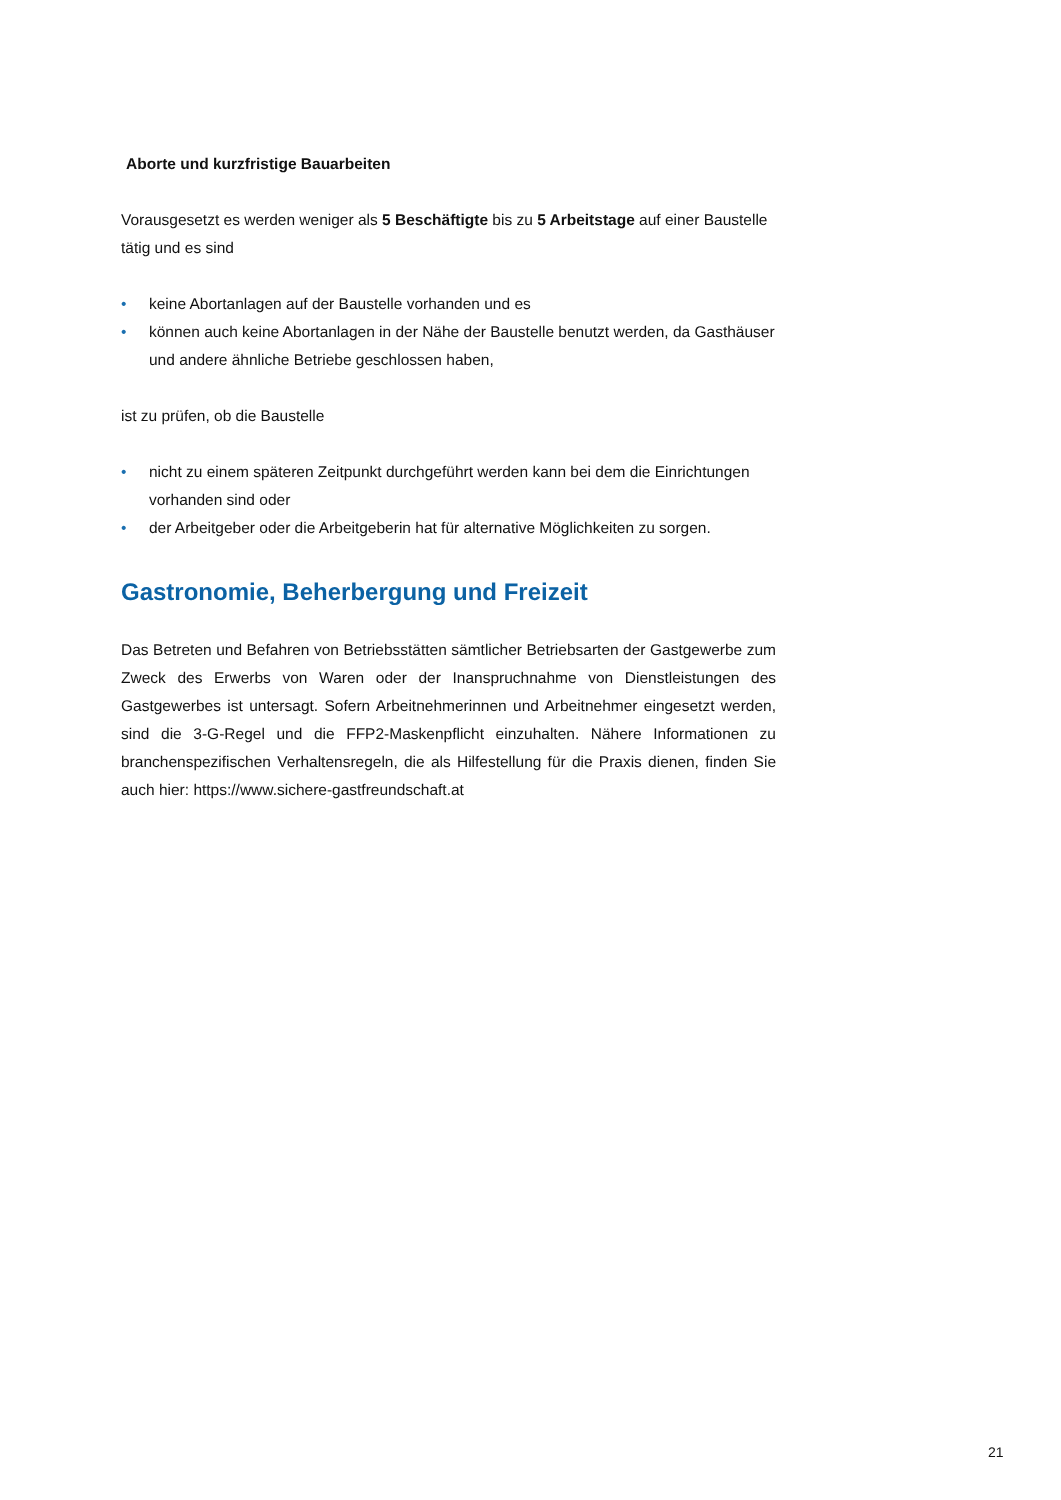Aborte und kurzfristige Bauarbeiten
Vorausgesetzt es werden weniger als 5 Beschäftigte bis zu 5 Arbeitstage auf einer Baustelle tätig und es sind
• keine Abortanlagen auf der Baustelle vorhanden und es
• können auch keine Abortanlagen in der Nähe der Baustelle benutzt werden, da Gasthäuser und andere ähnliche Betriebe geschlossen haben,
ist zu prüfen, ob die Baustelle
• nicht zu einem späteren Zeitpunkt durchgeführt werden kann bei dem die Einrichtungen vorhanden sind oder
• der Arbeitgeber oder die Arbeitgeberin hat für alternative Möglichkeiten zu sorgen.
Gastronomie, Beherbergung und Freizeit
Das Betreten und Befahren von Betriebsstätten sämtlicher Betriebsarten der Gastgewerbe zum Zweck des Erwerbs von Waren oder der Inanspruchnahme von Dienstleistungen des Gastgewerbes ist untersagt. Sofern Arbeitnehmerinnen und Arbeitnehmer eingesetzt werden, sind die 3-G-Regel und die FFP2-Maskenpflicht einzuhalten. Nähere Informationen zu branchenspezifischen Verhaltensregeln, die als Hilfestellung für die Praxis dienen, finden Sie auch hier: https://www.sichere-gastfreundschaft.at
21